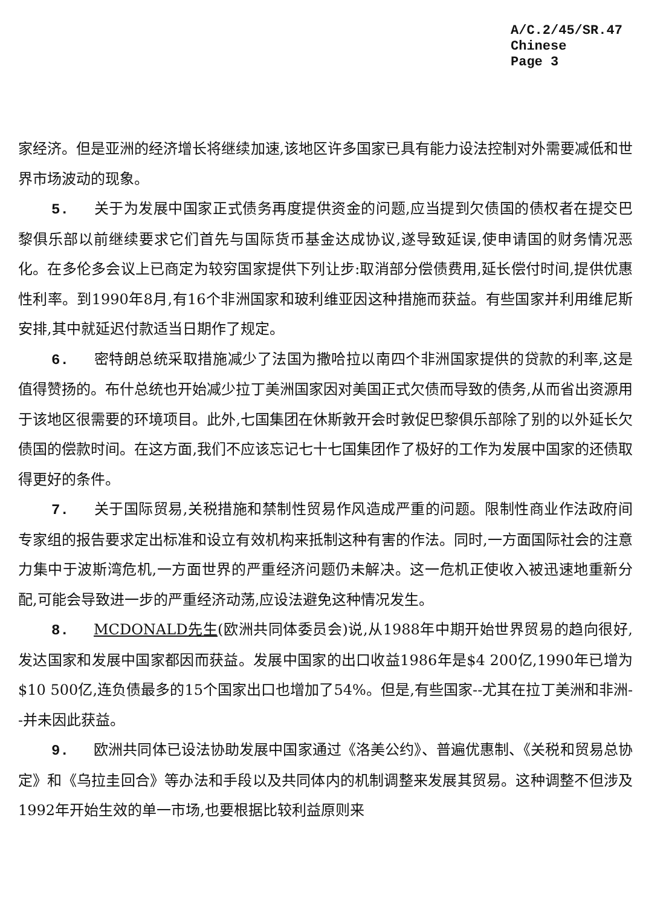A/C.2/45/SR.47
Chinese
Page 3
家经济。但是亚洲的经济增长将继续加速,该地区许多国家已具有能力设法控制对外需要减低和世界市场波动的现象。
5. 关于为发展中国家正式债务再度提供资金的问题,应当提到欠债国的债权者在提交巴黎俱乐部以前继续要求它们首先与国际货币基金达成协议,遂导致延误,使申请国的财务情况恶化。在多伦多会议上已商定为较穷国家提供下列让步:取消部分偿债费用,延长偿付时间,提供优惠性利率。到1990年8月,有16个非洲国家和玻利维亚因这种措施而获益。有些国家并利用维尼斯安排,其中就延迟付款适当日期作了规定。
6. 密特朗总统采取措施减少了法国为撒哈拉以南四个非洲国家提供的贷款的利率,这是值得赞扬的。布什总统也开始减少拉丁美洲国家因对美国正式欠债而导致的债务,从而省出资源用于该地区很需要的环境项目。此外,七国集团在休斯敦开会时敦促巴黎俱乐部除了别的以外延长欠债国的偿款时间。在这方面,我们不应该忘记七十七国集团作了极好的工作为发展中国家的还债取得更好的条件。
7. 关于国际贸易,关税措施和禁制性贸易作风造成严重的问题。限制性商业作法政府间专家组的报告要求定出标准和设立有效机构来抵制这种有害的作法。同时,一方面国际社会的注意力集中于波斯湾危机,一方面世界的严重经济问题仍未解决。这一危机正使收入被迅速地重新分配,可能会导致进一步的严重经济动荡,应设法避免这种情况发生。
8. MCDONALD先生(欧洲共同体委员会)说,从1988年中期开始世界贸易的趋向很好,发达国家和发展中国家都因而获益。发展中国家的出口收益1986年是$4 200亿,1990年已增为$10 500亿,连负债最多的15个国家出口也增加了54%。但是,有些国家--尤其在拉丁美洲和非洲--并未因此获益。
9. 欧洲共同体已设法协助发展中国家通过《洛美公约》、普遍优惠制、《关税和贸易总协定》和《乌拉圭回合》等办法和手段以及共同体内的机制调整来发展其贸易。这种调整不但涉及1992年开始生效的单一市场,也要根据比较利益原则来